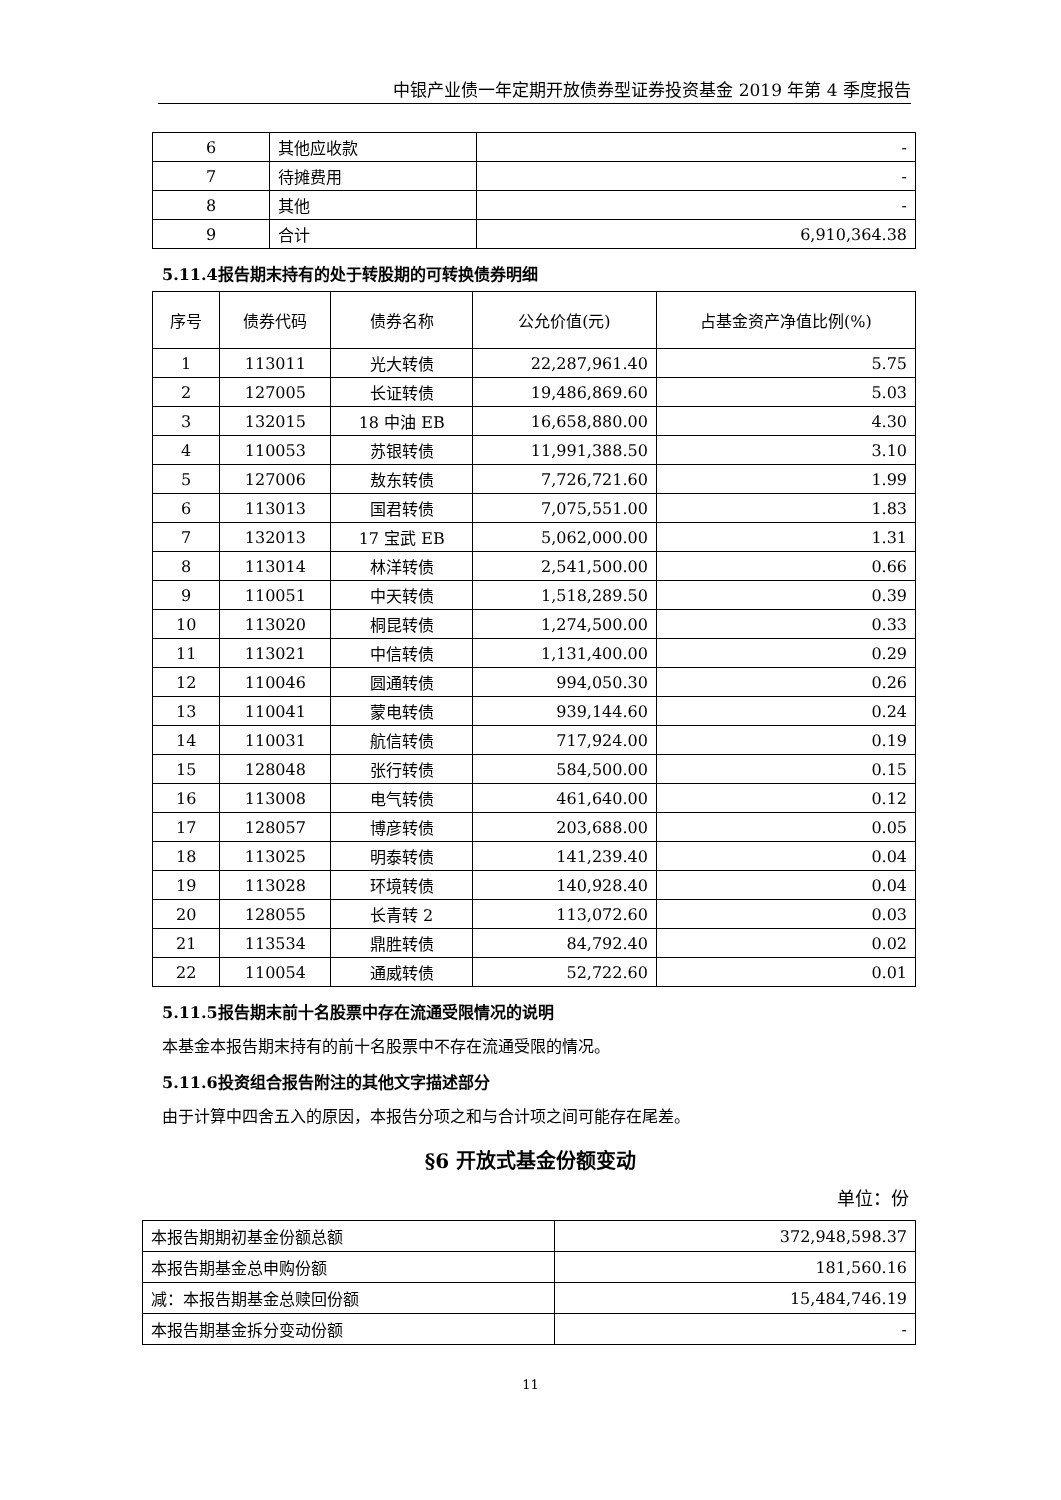中银产业债一年定期开放债券型证券投资基金 2019 年第 4 季度报告
| 6 | 其他应收款 | - |
| 7 | 待摊费用 | - |
| 8 | 其他 | - |
| 9 | 合计 | 6,910,364.38 |
5.11.4报告期末持有的处于转股期的可转换债券明细
| 序号 | 债券代码 | 债券名称 | 公允价值(元) | 占基金资产净值比例(%) |
| --- | --- | --- | --- | --- |
| 1 | 113011 | 光大转债 | 22,287,961.40 | 5.75 |
| 2 | 127005 | 长证转债 | 19,486,869.60 | 5.03 |
| 3 | 132015 | 18 中油 EB | 16,658,880.00 | 4.30 |
| 4 | 110053 | 苏银转债 | 11,991,388.50 | 3.10 |
| 5 | 127006 | 敖东转债 | 7,726,721.60 | 1.99 |
| 6 | 113013 | 国君转债 | 7,075,551.00 | 1.83 |
| 7 | 132013 | 17 宝武 EB | 5,062,000.00 | 1.31 |
| 8 | 113014 | 林洋转债 | 2,541,500.00 | 0.66 |
| 9 | 110051 | 中天转债 | 1,518,289.50 | 0.39 |
| 10 | 113020 | 桐昆转债 | 1,274,500.00 | 0.33 |
| 11 | 113021 | 中信转债 | 1,131,400.00 | 0.29 |
| 12 | 110046 | 圆通转债 | 994,050.30 | 0.26 |
| 13 | 110041 | 蒙电转债 | 939,144.60 | 0.24 |
| 14 | 110031 | 航信转债 | 717,924.00 | 0.19 |
| 15 | 128048 | 张行转债 | 584,500.00 | 0.15 |
| 16 | 113008 | 电气转债 | 461,640.00 | 0.12 |
| 17 | 128057 | 博彦转债 | 203,688.00 | 0.05 |
| 18 | 113025 | 明泰转债 | 141,239.40 | 0.04 |
| 19 | 113028 | 环境转债 | 140,928.40 | 0.04 |
| 20 | 128055 | 长青转 2 | 113,072.60 | 0.03 |
| 21 | 113534 | 鼎胜转债 | 84,792.40 | 0.02 |
| 22 | 110054 | 通威转债 | 52,722.60 | 0.01 |
5.11.5报告期末前十名股票中存在流通受限情况的说明
本基金本报告期末持有的前十名股票中不存在流通受限的情况。
5.11.6投资组合报告附注的其他文字描述部分
由于计算中四舍五入的原因，本报告分项之和与合计项之间可能存在尾差。
§6 开放式基金份额变动
单位：份
| 本报告期期初基金份额总额 | 372,948,598.37 |
| 本报告期基金总申购份额 | 181,560.16 |
| 减：本报告期基金总赎回份额 | 15,484,746.19 |
| 本报告期基金拆分变动份额 | - |
11